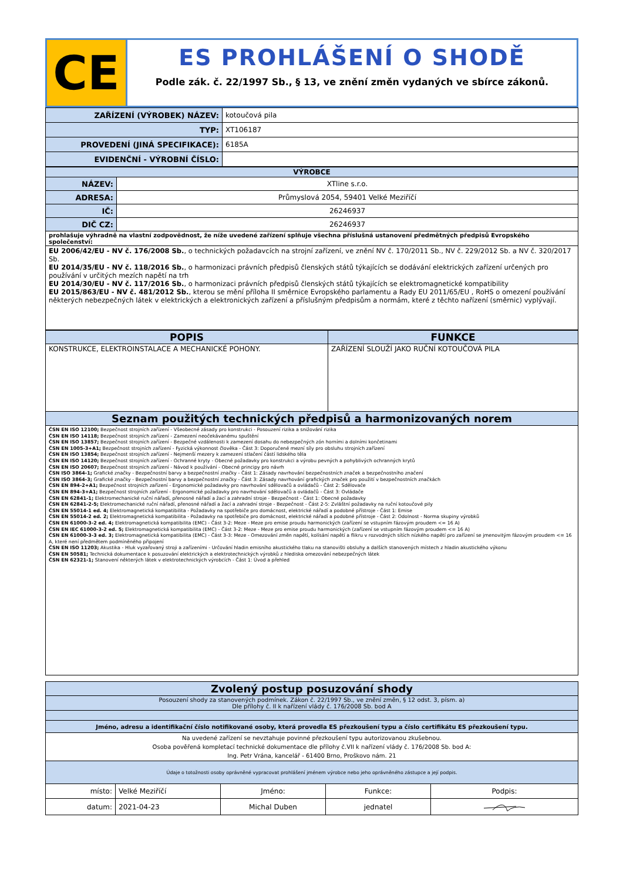CE
ES PROHLÁŠENÍ O SHODĚ
Podle zák. č. 22/1997 Sb., § 13, ve znění změn vydaných ve sbírce zákonů.
| ZAŘÍZENÍ (VÝROBEK) NÁZEV: | kotoučová pila |
| TYP: | XT106187 |
| PROVEDENÍ (JINÁ SPECIFIKACE): | 6185A |
| EVIDENČNÍ - VÝROBNÍ ČÍSLO: | |
| VÝROBCE | |
| NÁZEV: | XTline s.r.o. |
| ADRESA: | Průmyslová 2054, 59401 Velké Meziříčí |
| IČ: | 26246937 |
| DIČ CZ: | 26246937 |
| prohlašuje výhradně na vlastní zodpovědnost, že níže uvedené zařízení splňuje všechna příslušná ustanovení předmětných předpisů Evropského společenství: | |
| EU 2006/42/EU - NV č. 176/2008 Sb. , o technických požadavcích na strojní zařízení, ve znění NV č. 170/2011 Sb., NV č. 229/2012 Sb. a NV č. 320/2017 Sb. EU 2014/35/EU - NV č. 118/2016 Sb. , o harmonizaci právních předpisů členských států týkajících se dodávání elektrických zařízení určených pro používání v určitých mezích napětí na trh EU 2014/30/EU - NV č. 117/2016 Sb. , o harmonizaci právních předpisů členských států týkajících se elektromagnetické kompatibility EU 2015/863/EU - NV č. 481/2012 Sb. , kterou se mění příloha II směrnice Evropského parlamentu a Rady EU 2011/65/EU , RoHS o omezení používání některých nebezpečných látek v elektrických a elektronických zařízení a příslušným předpisům a normám, které z těchto nařízení (směrnic) vyplývají. | |
| POPIS | FUNKCE |
| --- | --- |
| KONSTRUKCE, ELEKTROINSTALACE A MECHANICKÉ POHONY. | ZAŘÍZENÍ SLOUŽÍ JAKO RUČNÍ KOTOUČOVÁ PILA |
| Seznam použitých technických předpisů a harmonizovaných norem | |
| ČSN EN ISO 12100; Bezpečnost strojních zařízení - Všeobecné zásady pro konstrukci - Posouzení rizika a snižování rizika ČSN EN ISO 14118; Bezpečnost strojních zařízení - Zamezení neočekávanému spuštění ČSN EN ISO 13857; Bezpečnost strojních zařízení - Bezpečné vzdálenosti k zamezení dosahu do nebezpečných zón horními a dolními končetinami ČSN EN 1005-3+A1; Bezpečnost strojních zařízení - Fyzická výkonnost člověka - Část 3: Doporučené mezní síly pro obsluhu strojních zařízení ČSN EN ISO 13854; Bezpečnost strojních zařízení - Nejmenší mezery k zamezení stlačení částí lidského těla ČSN EN ISO 14120; Bezpečnost strojních zařízení - Ochranné kryty - Obecné požadavky pro konstrukci a výrobu pevných a pohyblivých ochranných krytů ČSN EN ISO 20607; Bezpečnost strojních zařízení - Návod k používání - Obecné principy pro návrh ČSN ISO 3864-1; Grafické značky - Bezpečnostní barvy a bezpečnostní značky - Část 1: Zásady navrhování bezpečnostních značek a bezpečnostního značení ČSN ISO 3864-3; Grafické značky - Bezpečnostní barvy a bezpečnostní značky - Část 3: Zásady navrhování grafických značek pro použití v bezpečnostních značkách ČSN EN 894-2+A1; Bezpečnost strojních zařízení - Ergonomické požadavky pro navrhování sdělovačů a ovládačů - Část 2: Sdělovače ČSN EN 894-3+A1; Bezpečnost strojních zařízení - Ergonomické požadavky pro navrhování sdělovačů a ovládačů - Část 3: Ovládače ČSN EN 62841-1; Elektromechanické ruční nářadí, přenosné nářadí a žací a zahradní stroje - Bezpečnost - Část 1: Obecné požadavky ČSN EN 62841-2-5; Elektromechanické ruční nářadí, přenosné nářadí a žací a zahradní stroje - Bezpečnost - Část 2-5: Zvláštní požadavky na ruční kotoučové pily ČSN EN 55014-1 ed. 4; Elektromagnetická kompatibilita - Požadavky na spotřebiče pro domácnost, elektrické nářadí a podobné přístroje - Část 1: Emise ČSN EN 55014-2 ed. 2; Elektromagnetická kompatibilita - Požadavky na spotřebiče pro domácnost, elektrické nářadí a podobné přístroje - Část 2: Odolnost - Norma skupiny výrobků ČSN EN 61000-3-2 ed. 4; Elektromagnetická kompatibilita (EMC) - Část 3-2: Meze - Meze pro emise proudu harmonických (zařízení se vstupním fázovým proudem <= 16 A) ČSN EN IEC 61000-3-2 ed. 5; Elektromagnetická kompatibilita (EMC) - Část 3-2: Meze - Meze pro emise proudu harmonických (zařízení se vstupním fázovým proudem <= 16 A) ČSN EN 61000-3-3 ed. 3; Elektromagnetická kompatibilita (EMC) - Část 3-3: Meze - Omezování změn napětí, kolísání napětí a flikru v rozvodných sítích nízkého napětí pro zařízení se jmenovitým fázovým proudem <= 16 A, které není předmětem podmíněného připojení ČSN EN ISO 11203; Akustika - Hluk vyzařovaný stroji a zařízeními - Určování hladin emisního akustického tlaku na stanovišti obsluhy a dalších stanovených místech z hladin akustického výkonu ČSN EN 50581; Technická dokumentace k posuzování elektrických a elektrotechnických výrobků z hlediska omezování nebezpečných látek ČSN EN 62321-1; Stanovení některých látek v elektrotechnických výrobcích - Část 1: Úvod a přehled | |
| Zvolený postup posuzování shody | | | | |
| --- | --- | --- | --- | --- |
| Posouzení shody za stanovených podmínek. Zákon č. 22/1997 Sb., ve znění změn, § 12 odst. 3, písm. a) Dle přílohy č. II k nařízení vlády č. 176/2008 Sb. bod A | | | | |
| Jméno, adresu a identifikační číslo notifikované osoby, která provedla ES přezkoušení typu a číslo certifikátu ES přezkoušení typu. | | | | |
| Na uvedené zařízení se nevztahuje povinné přezkoušení typu autorizovanou zkušebnou. Osoba pověřená kompletací technické dokumentace dle přílohy č.VII k nařízení vlády č. 176/2008 Sb. bod A: Ing. Petr Vrána, kancelář - 61400 Brno, Proškovo nám. 21 | | | | |
| Údaje o totožnosti osoby oprávněné vypracovat prohlášení jménem výrobce nebo jeho oprávněného zástupce a její podpis. | | | | |
| místo: | Velké Meziříčí | Jméno: | Funkce: | Podpis: |
| datum: | 2021-04-23 | Michal Duben | jednatel | |